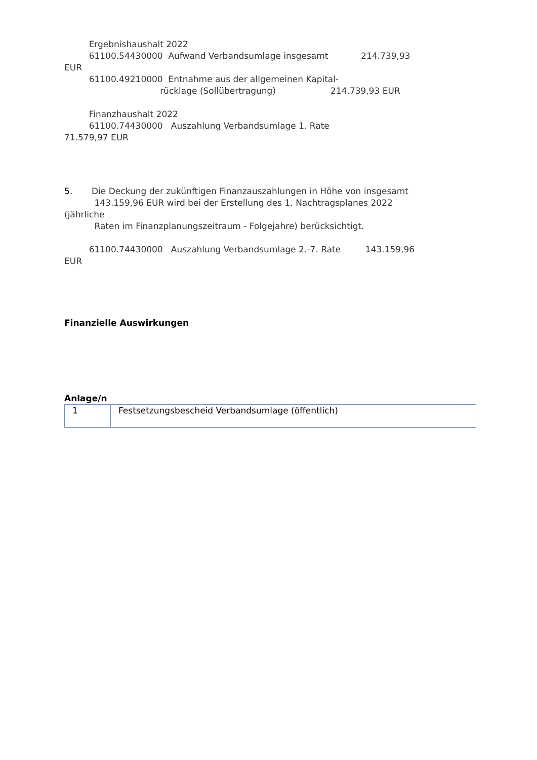Ergebnishaushalt 2022
61100.54430000 Aufwand Verbandsumlage insgesamt 214.739,93
EUR
61100.49210000 Entnahme aus der allgemeinen Kapital-
rücklage (Sollübertragung) 214.739,93 EUR
Finanzhaushalt 2022
61100.74430000 Auszahlung Verbandsumlage 1. Rate
71.579,97 EUR
5. Die Deckung der zukünftigen Finanzauszahlungen in Höhe von insgesamt
143.159,96 EUR wird bei der Erstellung des 1. Nachtragsplanes 2022
(jährliche
Raten im Finanzplanungszeitraum - Folgejahre) berücksichtigt.
61100.74430000 Auszahlung Verbandsumlage 2.-7. Rate 143.159,96
EUR
Finanzielle Auswirkungen
Anlage/n
| 1 | Festsetzungsbescheid Verbandsumlage (öffentlich) |